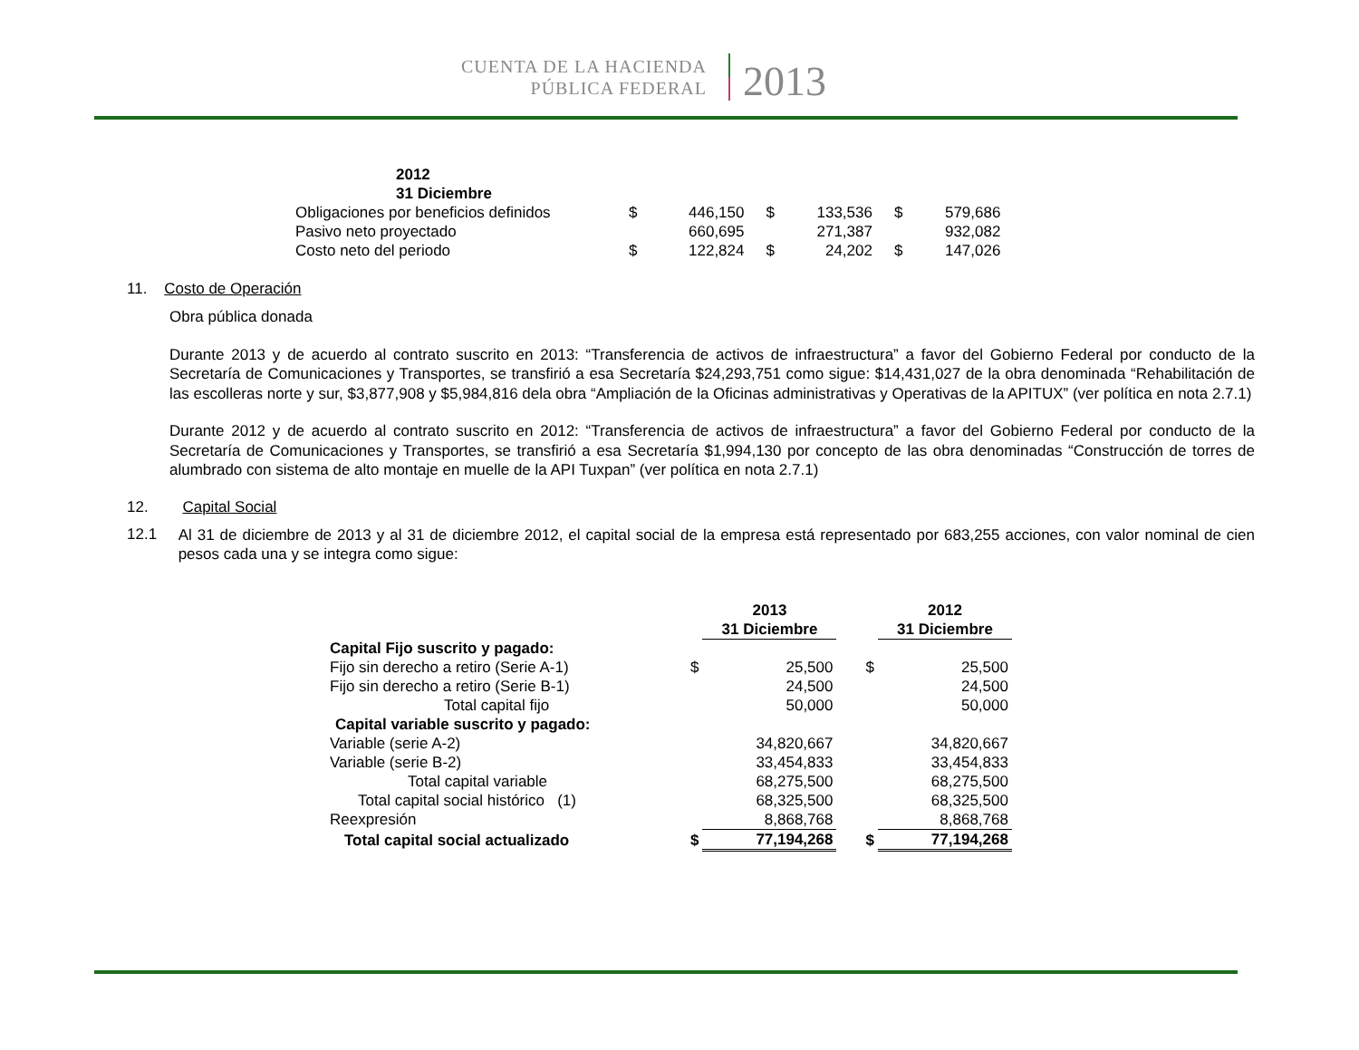CUENTA DE LA HACIENDA
PÚBLICA FEDERAL
2013
| 2012 31 Diciembre | | | | | | |
| --- | --- | --- | --- | --- | --- | --- |
| Obligaciones por beneficios definidos | $ | 446,150 | $ | 133,536 | $ | 579,686 |
| Pasivo neto proyectado | | 660,695 | | 271,387 | | 932,082 |
| Costo neto del periodo | $ | 122,824 | $ | 24,202 | $ | 147,026 |
11. Costo de Operación
Obra pública donada
Durante 2013 y de acuerdo al contrato suscrito en 2013: “Transferencia de activos de infraestructura” a favor del Gobierno Federal por conducto de la Secretaría de Comunicaciones y Transportes, se transfirió a esa Secretaría $24,293,751 como sigue: $14,431,027 de la obra denominada “Rehabilitación de las escolleras norte y sur, $3,877,908 y $5,984,816 dela obra “Ampliación de la Oficinas administrativas y Operativas de la APITUX” (ver política en nota 2.7.1)
Durante 2012 y de acuerdo al contrato suscrito en 2012: “Transferencia de activos de infraestructura” a favor del Gobierno Federal por conducto de la Secretaría de Comunicaciones y Transportes, se transfirió a esa Secretaría $1,994,130 por concepto de las obra denominadas “Construcción de torres de alumbrado con sistema de alto montaje en muelle de la API Tuxpan” (ver política en nota 2.7.1)
12. Capital Social
12.1
Al 31 de diciembre de 2013 y al 31 de diciembre 2012, el capital social de la empresa está representado por 683,255 acciones, con valor nominal de cien pesos cada una y se integra como sigue:
| | | 2013 31 Diciembre | | | 2012 31 Diciembre |
| Capital Fijo suscrito y pagado: | | | | | |
| Fijo sin derecho a retiro (Serie A-1) | $ | 25,500 | | $ | 25,500 |
| Fijo sin derecho a retiro (Serie B-1) | | 24,500 | | | 24,500 |
| Total capital fijo | | 50,000 | | | 50,000 |
| Capital variable suscrito y pagado: | | | | | |
| Variable (serie A-2) | | 34,820,667 | | | 34,820,667 |
| Variable (serie B-2) | | 33,454,833 | | | 33,454,833 |
| Total capital variable | | 68,275,500 | | | 68,275,500 |
| Total capital social histórico (1) | | 68,325,500 | | | 68,325,500 |
| Reexpresión | | 8,868,768 | | | 8,868,768 |
| Total capital social actualizado | $ | 77,194,268 | | $ | 77,194,268 |